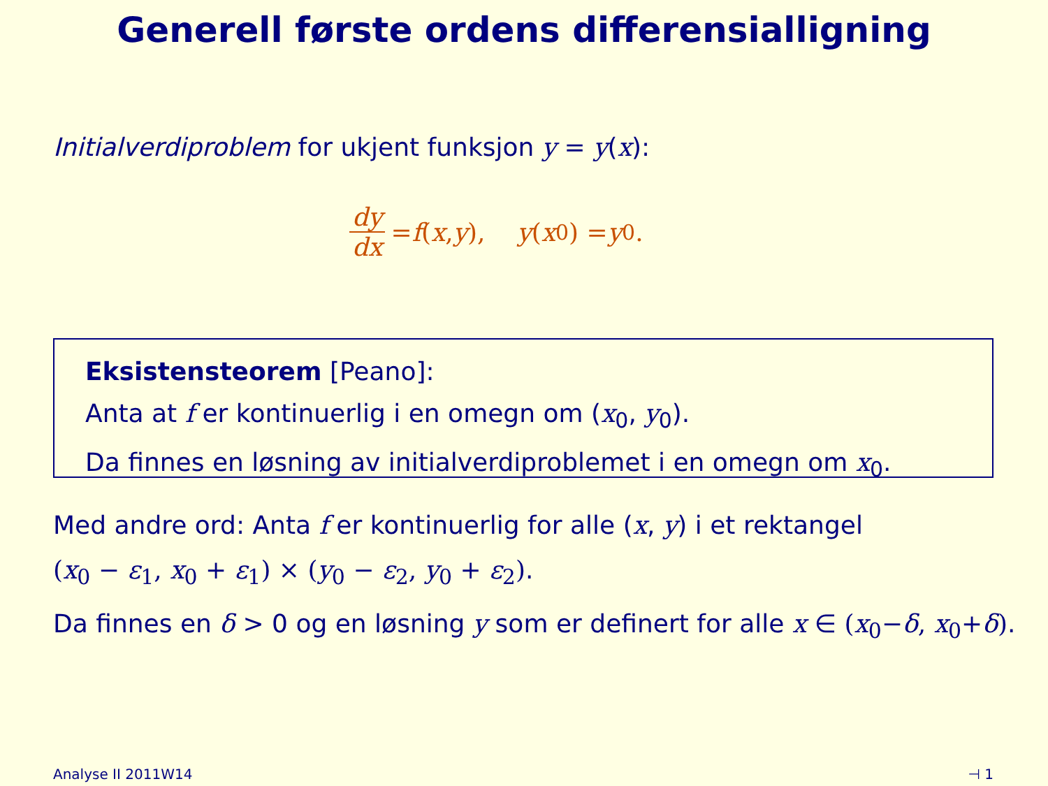Generell første ordens differensialligning
Initialverdiproblem for ukjent funksjon y = y(x):
dy dx = f (x, y), y (x<sub>0</sub>) = y<sub>0</sub>.
Eksistensteorem [Peano]:
Anta at f er kontinuerlig i en omegn om (x<sub>0</sub>, y<sub>0</sub>).
Da finnes en løsning av initialverdiproblemet i en omegn om x<sub>0</sub>.
Med andre ord: Anta f er kontinuerlig for alle (x, y) i et rektangel
(x<sub>0</sub> − ε<sub>1</sub>, x<sub>0</sub> + ε<sub>1</sub>) × (y<sub>0</sub> − ε<sub>2</sub>, y<sub>0</sub> + ε<sub>2</sub>).
Da finnes en δ > 0 og en løsning y som er definert for alle x ∈ (x<sub>0</sub>−δ, x<sub>0</sub>+δ).
Analyse II 2011W14 ⊣ 1